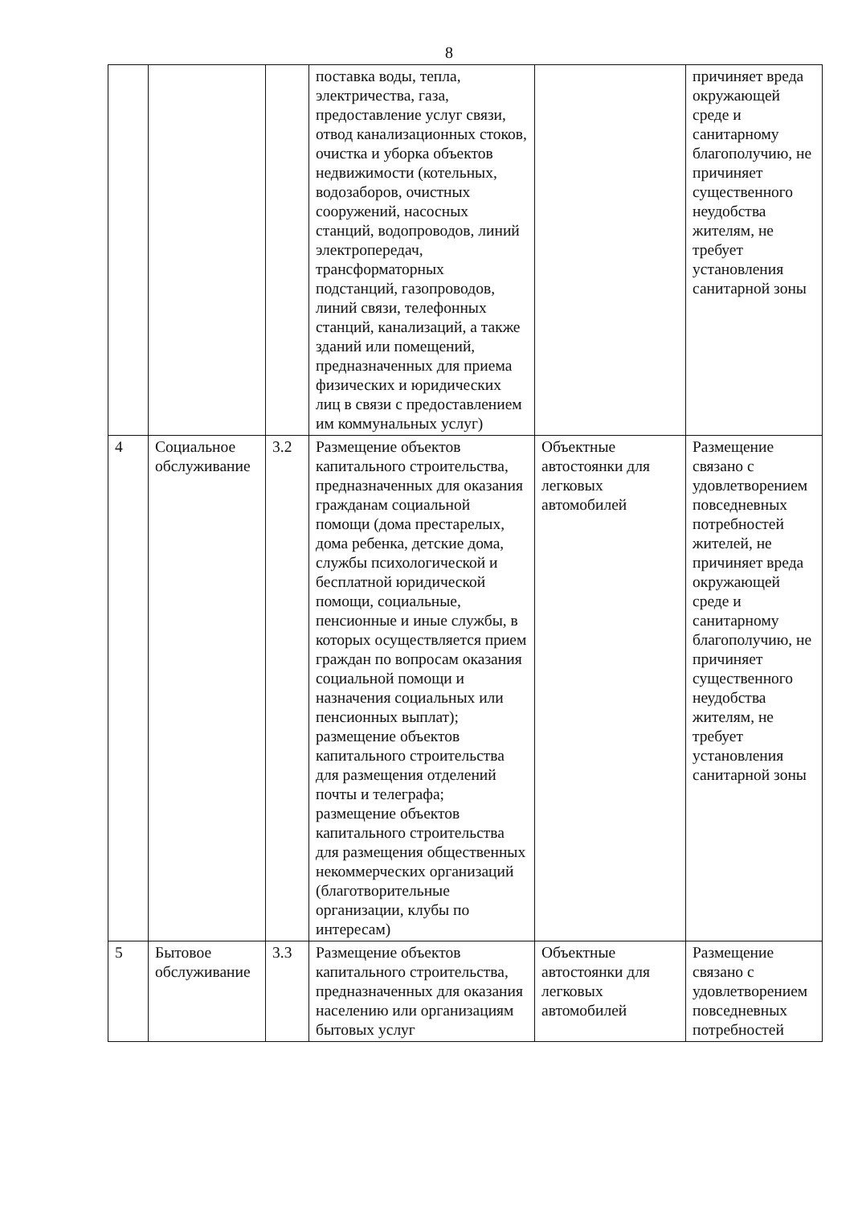8
| | | | поставка воды, тепла, электричества, газа, предоставление услуг связи, отвод канализационных стоков, очистка и уборка объектов недвижимости (котельных, водозаборов, очистных сооружений, насосных станций, водопроводов, линий электропередач, трансформаторных подстанций, газопроводов, линий связи, телефонных станций, канализаций, а также зданий или помещений, предназначенных для приема физических и юридических лиц в связи с предоставлением им коммунальных услуг) | | причиняет вреда окружающей среде и санитарному благополучию, не причиняет существенного неудобства жителям, не требует установления санитарной зоны |
| 4 | Социальное обслуживание | 3.2 | Размещение объектов капитального строительства, предназначенных для оказания гражданам социальной помощи (дома престарелых, дома ребенка, детские дома, службы психологической и бесплатной юридической помощи, социальные, пенсионные и иные службы, в которых осуществляется прием граждан по вопросам оказания социальной помощи и назначения социальных или пенсионных выплат); размещение объектов капитального строительства для размещения отделений почты и телеграфа; размещение объектов капитального строительства для размещения общественных некоммерческих организаций (благотворительные организации, клубы по интересам) | Объектные автостоянки для легковых автомобилей | Размещение связано с удовлетворением повседневных потребностей жителей, не причиняет вреда окружающей среде и санитарному благополучию, не причиняет существенного неудобства жителям, не требует установления санитарной зоны |
| 5 | Бытовое обслуживание | 3.3 | Размещение объектов капитального строительства, предназначенных для оказания населению или организациям бытовых услуг | Объектные автостоянки для легковых автомобилей | Размещение связано с удовлетворением повседневных потребностей |